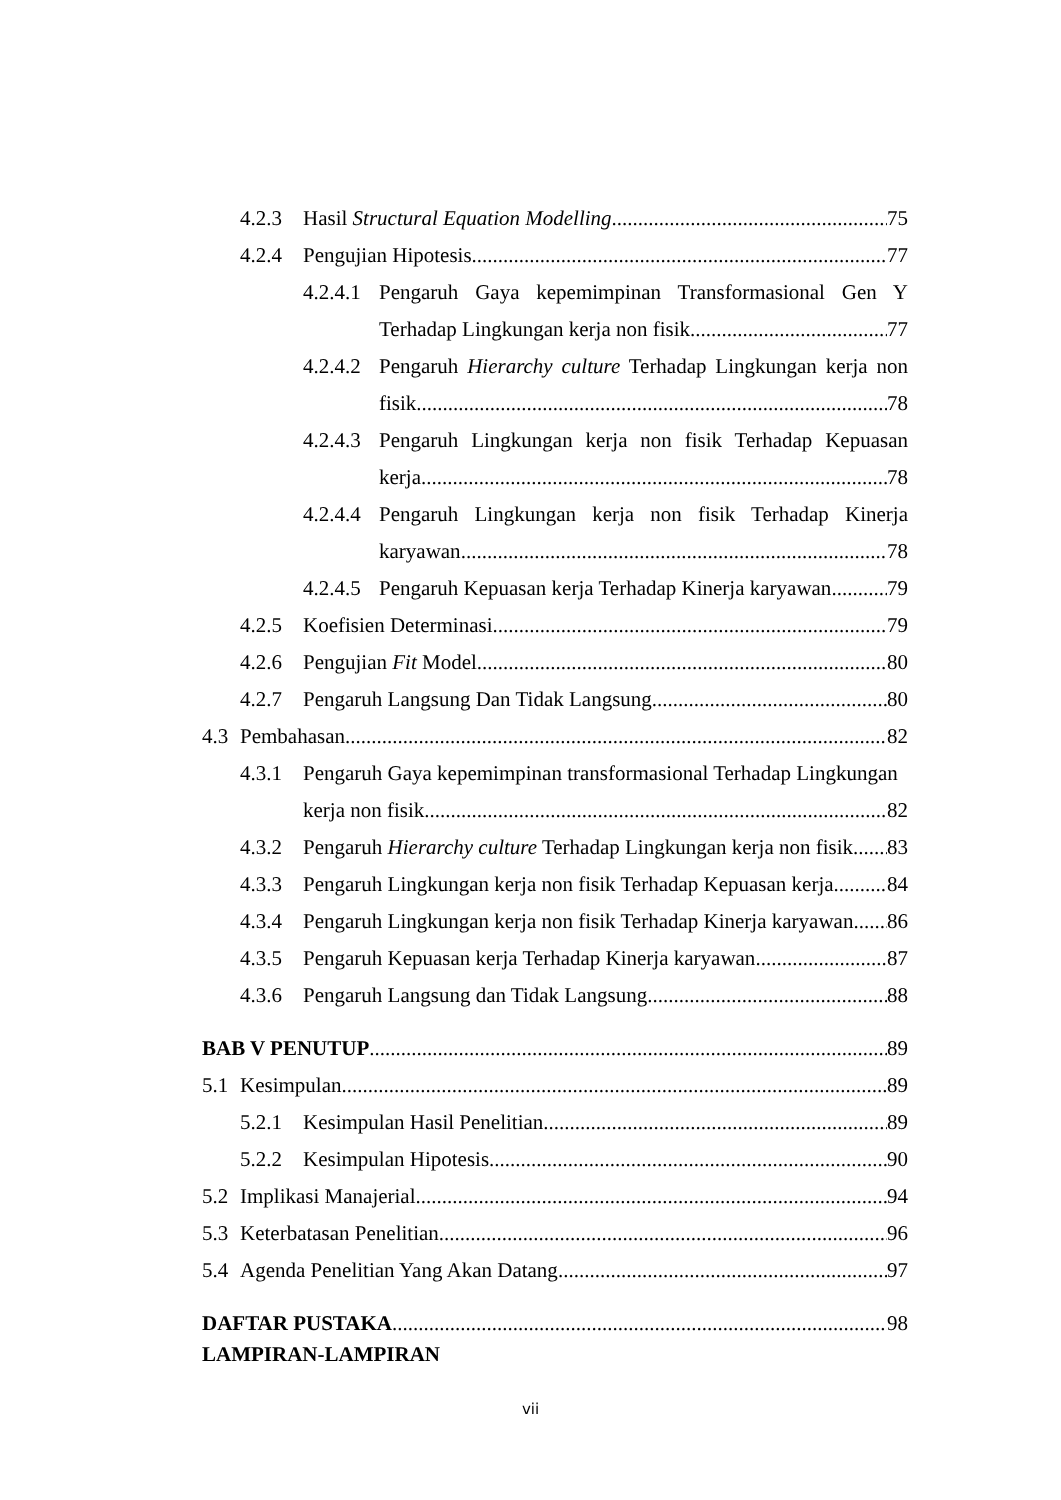4.2.3 Hasil Structural Equation Modelling 75
4.2.4 Pengujian Hipotesis 77
4.2.4.1 Pengaruh Gaya kepemimpinan Transformasional Gen Y
Terhadap Lingkungan kerja non fisik 77
4.2.4.2 Pengaruh Hierarchy culture Terhadap Lingkungan kerja non
fisik 78
4.2.4.3 Pengaruh Lingkungan kerja non fisik Terhadap Kepuasan
kerja 78
4.2.4.4 Pengaruh Lingkungan kerja non fisik Terhadap Kinerja
karyawan 78
4.2.4.5 Pengaruh Kepuasan kerja Terhadap Kinerja karyawan 79
4.2.5 Koefisien Determinasi 79
4.2.6 Pengujian Fit Model 80
4.2.7 Pengaruh Langsung Dan Tidak Langsung 80
4.3 Pembahasan 82
4.3.1 Pengaruh Gaya kepemimpinan transformasional Terhadap Lingkungan
kerja non fisik 82
4.3.2 Pengaruh Hierarchy culture Terhadap Lingkungan kerja non fisik 83
4.3.3 Pengaruh Lingkungan kerja non fisik Terhadap Kepuasan kerja 84
4.3.4 Pengaruh Lingkungan kerja non fisik Terhadap Kinerja karyawan 86
4.3.5 Pengaruh Kepuasan kerja Terhadap Kinerja karyawan 87
4.3.6 Pengaruh Langsung dan Tidak Langsung 88
BAB V PENUTUP 89
5.1 Kesimpulan 89
5.2.1 Kesimpulan Hasil Penelitian 89
5.2.2 Kesimpulan Hipotesis 90
5.2 Implikasi Manajerial 94
5.3 Keterbatasan Penelitian 96
5.4 Agenda Penelitian Yang Akan Datang 97
DAFTAR PUSTAKA 98
LAMPIRAN-LAMPIRAN
vii